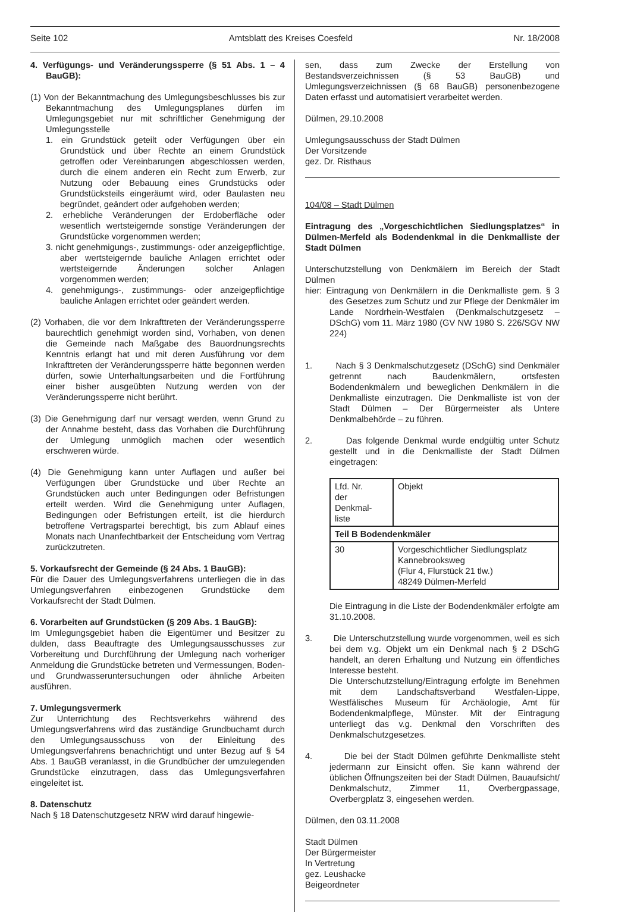Seite 102 Amtsblatt des Kreises Coesfeld Nr. 18/2008
4. Verfügungs- und Veränderungssperre (§ 51 Abs. 1 – 4 BauGB):
(1) Von der Bekanntmachung des Umlegungsbeschlusses bis zur Bekanntmachung des Umlegungsplanes dürfen im Umlegungsgebiet nur mit schriftlicher Genehmigung der Umlegungsstelle
1. ein Grundstück geteilt oder Verfügungen über ein Grundstück und über Rechte an einem Grundstück getroffen oder Vereinbarungen abgeschlossen werden, durch die einem anderen ein Recht zum Erwerb, zur Nutzung oder Bebauung eines Grundstücks oder Grundstücksteils eingeräumt wird, oder Baulasten neu begründet, geändert oder aufgehoben werden;
2. erhebliche Veränderungen der Erdoberfläche oder wesentlich wertsteigernde sonstige Veränderungen der Grundstücke vorgenommen werden;
3. nicht genehmigungs-, zustimmungs- oder anzeigepflichtige, aber wertsteigernde bauliche Anlagen errichtet oder wertsteigernde Änderungen solcher Anlagen vorgenommen werden;
4. genehmigungs-, zustimmungs- oder anzeigepflichtige bauliche Anlagen errichtet oder geändert werden.
(2) Vorhaben, die vor dem Inkrafttreten der Veränderungssperre baurechtlich genehmigt worden sind, Vorhaben, von denen die Gemeinde nach Maßgabe des Bauordnungsrechts Kenntnis erlangt hat und mit deren Ausführung vor dem Inkrafttreten der Veränderungssperre hätte begonnen werden dürfen, sowie Unterhaltungsarbeiten und die Fortführung einer bisher ausgeübten Nutzung werden von der Veränderungssperre nicht berührt.
(3) Die Genehmigung darf nur versagt werden, wenn Grund zu der Annahme besteht, dass das Vorhaben die Durchführung der Umlegung unmöglich machen oder wesentlich erschweren würde.
(4) Die Genehmigung kann unter Auflagen und außer bei Verfügungen über Grundstücke und über Rechte an Grundstücken auch unter Bedingungen oder Befristungen erteilt werden. Wird die Genehmigung unter Auflagen, Bedingungen oder Befristungen erteilt, ist die hierdurch betroffene Vertragspartei berechtigt, bis zum Ablauf eines Monats nach Unanfechtbarkeit der Entscheidung vom Vertrag zurückzutreten.
5. Vorkaufsrecht der Gemeinde (§ 24 Abs. 1 BauGB):
Für die Dauer des Umlegungsverfahrens unterliegen die in das Umlegungsverfahren einbezogenen Grundstücke dem Vorkaufsrecht der Stadt Dülmen.
6. Vorarbeiten auf Grundstücken (§ 209 Abs. 1 BauGB):
Im Umlegungsgebiet haben die Eigentümer und Besitzer zu dulden, dass Beauftragte des Umlegungsausschusses zur Vorbereitung und Durchführung der Umlegung nach vorheriger Anmeldung die Grundstücke betreten und Vermessungen, Boden- und Grundwasseruntersuchungen oder ähnliche Arbeiten ausführen.
7. Umlegungsvermerk
Zur Unterrichtung des Rechtsverkehrs während des Umlegungsverfahrens wird das zuständige Grundbuchamt durch den Umlegungsausschuss von der Einleitung des Umlegungsverfahrens benachrichtigt und unter Bezug auf § 54 Abs. 1 BauGB veranlasst, in die Grundbücher der umzulegenden Grundstücke einzutragen, dass das Umlegungsverfahren eingeleitet ist.
8. Datenschutz
Nach § 18 Datenschutzgesetz NRW wird darauf hingewie-
sen, dass zum Zwecke der Erstellung von Bestandsverzeichnissen (§ 53 BauGB) und Umlegungsverzeichnissen (§ 68 BauGB) personenbezogene Daten erfasst und automatisiert verarbeitet werden.
Dülmen, 29.10.2008
Umlegungsausschuss der Stadt Dülmen
Der Vorsitzende
gez. Dr. Risthaus
104/08 – Stadt Dülmen
Eintragung des „Vorgeschichtlichen Siedlungsplatzes“ in Dülmen-Merfeld als Bodendenkmal in die Denkmalliste der Stadt Dülmen
Unterschutzstellung von Denkmälern im Bereich der Stadt Dülmen
hier: Eintragung von Denkmälern in die Denkmalliste gem. § 3 des Gesetzes zum Schutz und zur Pflege der Denkmäler im Lande Nordrhein-Westfalen (Denkmalschutzgesetz – DSchG) vom 11. März 1980 (GV NW 1980 S. 226/SGV NW 224)
1. Nach § 3 Denkmalschutzgesetz (DSchG) sind Denkmäler getrennt nach Baudenkmälern, ortsfesten Bodendenkmälern und beweglichen Denkmälern in die Denkmalliste einzutragen. Die Denkmalliste ist von der Stadt Dülmen – Der Bürgermeister als Untere Denkmalbehörde – zu führen.
2. Das folgende Denkmal wurde endgültig unter Schutz gestellt und in die Denkmalliste der Stadt Dülmen eingetragen:
| Lfd. Nr. der Denkmal- liste | Objekt |
| Teil B Bodendenkmäler | |
| 30 | Vorgeschichtlicher Siedlungsplatz Kannebrooksweg (Flur 4, Flurstück 21 tlw.) 48249 Dülmen-Merfeld |
Die Eintragung in die Liste der Bodendenkmäler erfolgte am 31.10.2008.
3. Die Unterschutzstellung wurde vorgenommen, weil es sich bei dem v.g. Objekt um ein Denkmal nach § 2 DSchG handelt, an deren Erhaltung und Nutzung ein öffentliches Interesse besteht.
Die Unterschutzstellung/Eintragung erfolgte im Benehmen mit dem Landschaftsverband Westfalen-Lippe, Westfälisches Museum für Archäologie, Amt für Bodendenkmalpflege, Münster. Mit der Eintragung unterliegt das v.g. Denkmal den Vorschriften des Denkmalschutzgesetzes.
4. Die bei der Stadt Dülmen geführte Denkmalliste steht jedermann zur Einsicht offen. Sie kann während der üblichen Öffnungszeiten bei der Stadt Dülmen, Bauaufsicht/ Denkmalschutz, Zimmer 11, Overbergpassage, Overbergplatz 3, eingesehen werden.
Dülmen, den 03.11.2008
Stadt Dülmen
Der Bürgermeister
In Vertretung
gez. Leushacke
Beigeordneter